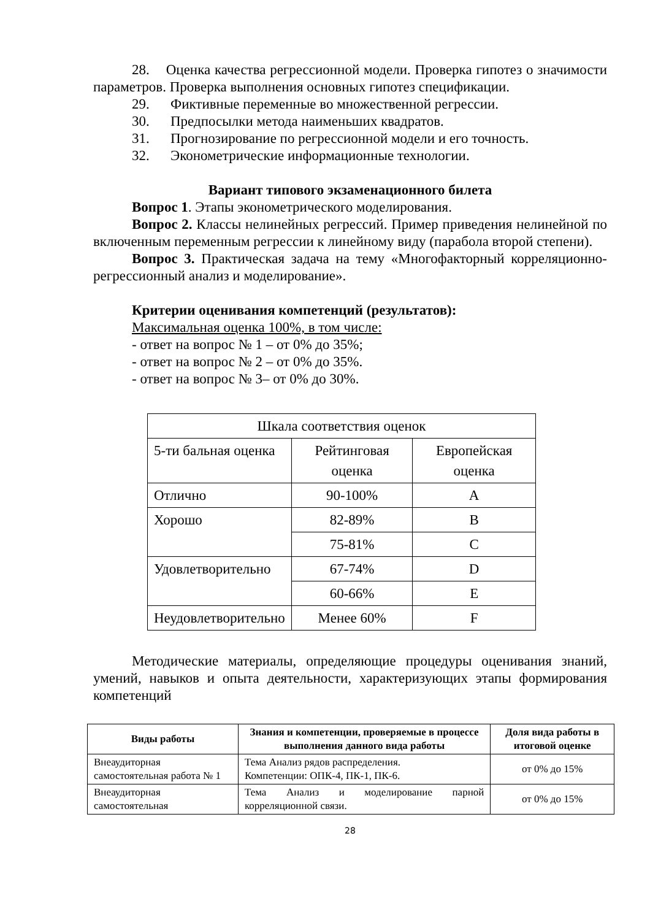28. Оценка качества регрессионной модели. Проверка гипотез о значимости параметров. Проверка выполнения основных гипотез спецификации.
29. Фиктивные переменные во множественной регрессии.
30. Предпосылки метода наименьших квадратов.
31. Прогнозирование по регрессионной модели и его точность.
32. Эконометрические информационные технологии.
Вариант типового экзаменационного билета
Вопрос 1. Этапы эконометрического моделирования.
Вопрос 2. Классы нелинейных регрессий. Пример приведения нелинейной по включенным переменным регрессии к линейному виду (парабола второй степени).
Вопрос 3. Практическая задача на тему «Многофакторный корреляционно-регрессионный анализ и моделирование».
Критерии оценивания компетенций (результатов):
Максимальная оценка 100%, в том числе:
- ответ на вопрос № 1 – от 0% до 35%;
- ответ на вопрос № 2 – от 0% до 35%.
- ответ на вопрос № 3– от 0% до 30%.
| Шкала соответствия оценок | | |
| 5-ти бальная оценка | Рейтинговая оценка | Европейская оценка |
| Отлично | 90-100% | A |
| Хорошо | 82-89% | B |
| | 75-81% | C |
| Удовлетворительно | 67-74% | D |
| | 60-66% | E |
| Неудовлетворительно | Менее 60% | F |
Методические материалы, определяющие процедуры оценивания знаний, умений, навыков и опыта деятельности, характеризующих этапы формирования компетенций
| Виды работы | Знания и компетенции, проверяемые в процессе выполнения данного вида работы | Доля вида работы в итоговой оценке |
| --- | --- | --- |
| Внеаудиторная самостоятельная работа № 1 | Тема Анализ рядов распределения. Компетенции: ОПК-4, ПК-1, ПК-6. | от 0% до 15% |
| Внеаудиторная самостоятельная | Тема Анализ и моделирование парной корреляционной связи. | от 0% до 15% |
28